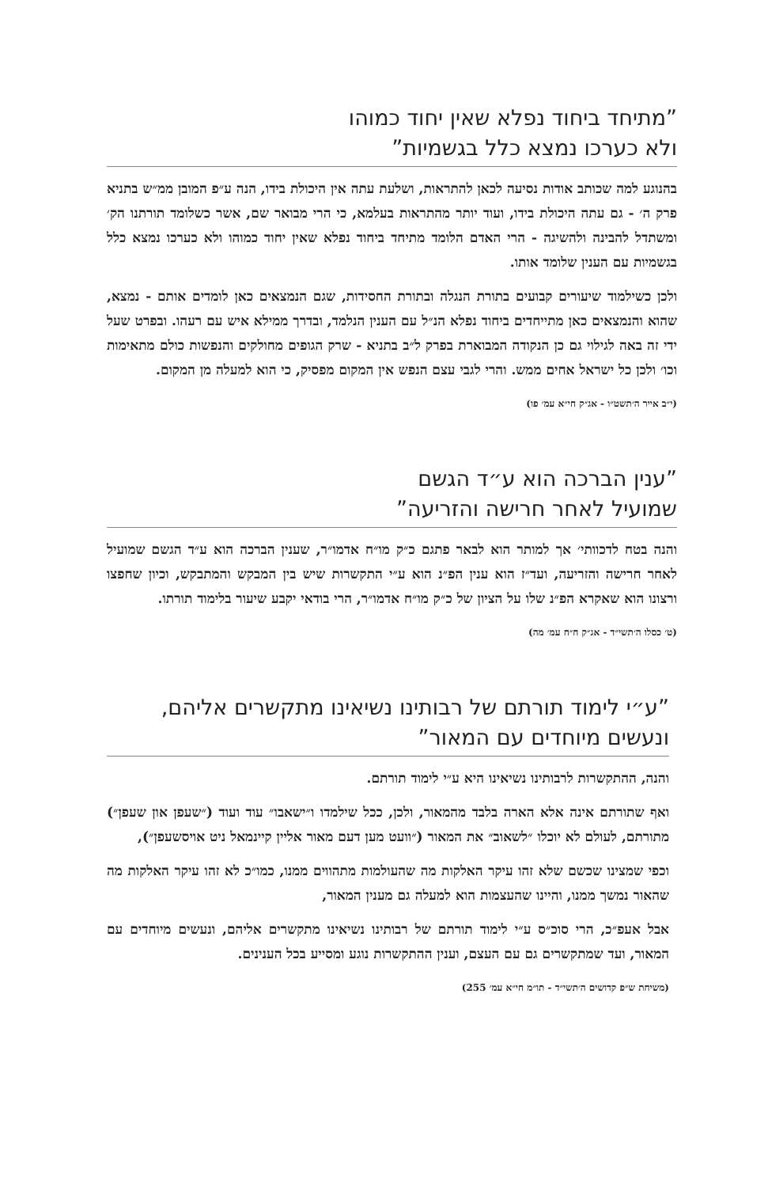”מתיחד ביחוד נפלא שאין יחוד כמוהו
ולא כערכו נמצא כלל בגשמיות”
בהנוגע למה שכותב אודות נסיעה לכאן להתראות, ושלעת עתה אין היכולת בידו, הנה ע״פ המובן ממ״ש בתניא פרק ה׳ - גם עתה היכולת בידו, ועוד יותר מהתראות בעלמא, כי הרי מבואר שם, אשר כשלומד תורתנו הק׳ ומשתדל להבינה ולהשיגה - הרי האדם הלומד מתיחד ביחוד נפלא שאין יחוד כמוהו ולא כערכו נמצא כלל בגשמיות עם הענין שלומד אותו.
ולכן כשילמוד שיעורים קבועים בתורת הנגלה ובתורת החסידות, שגם הנמצאים כאן לומדים אותם - נמצא, שהוא והנמצאים כאן מתייחדים ביחוד נפלא הנ״ל עם הענין הנלמד, ובדרך ממילא איש עם רעהו. ובפרט שעל ידי זה באה לגילוי גם כן הנקודה המבוארת בפרק ל״ב בתניא - שרק הגופים מחולקים והנפשות כולם מתאימות וכו׳ ולכן כל ישראל אחים ממש. והרי לגבי עצם הנפש אין המקום מפסיק, כי הוא למעלה מן המקום.
(י״ב אייר ה׳תשט״ו - אג״ק חי״א עמ׳ פו)
”ענין הברכה הוא ע״ד הגשם
שמועיל לאחר חרישה והזריעה”
והנה בטח לדכוותי׳ אך למותר הוא לבאר פתגם כ״ק מו״ח אדמו״ר, שענין הברכה הוא ע״ד הגשם שמועיל לאחר חרישה והזריעה, ועד״ז הוא ענין הפ״נ הוא ע״י התקשרות שיש בין המבקש והמתבקש, וכיון שחפצו ורצונו הוא שאקרא הפ״נ שלו על הציון של כ״ק מו״ח אדמו״ר, הרי בודאי יקבע שיעור בלימוד תורתו.
(ט׳ כסלו ה׳תשי״ד - אג״ק ח״ח עמ׳ מה)
”ע״י לימוד תורתם של רבותינו נשיאינו מתקשרים אליהם,
ונעשים מיוחדים עם המאור”
והנה, ההתקשרות לרבותינו נשיאינו היא ע״י לימוד תורתם.
ואף שתורתם אינה אלא הארה בלבד מהמאור, ולכן, ככל שילמדו ו״ישאבו״ עוד ועוד (״שעפן און שעפן״) מתורתם, לעולם לא יוכלו ״לשאוב״ את המאור (״וועט מען דעם מאור אליין קיינמאל ניט אויסשעפן״),
וכפי שמצינו שכשם שלא זהו עיקר האלקות מה שהעולמות מתהווים ממנו, כמו״כ לא זהו עיקר האלקות מה שהאור נמשך ממנו, והיינו שהעצמות הוא למעלה גם מענין המאור,
אבל אעפ״כ, הרי סוכ״ס ע״י לימוד תורתם של רבותינו נשיאינו מתקשרים אליהם, ונעשים מיוחדים עם המאור, ועד שמתקשרים גם עם העצם, וענין ההתקשרות נוגע ומסייע בכל הענינים.
(משיחת ש״פ קדושים ה׳תשי״ד - תו״מ חי״א עמ׳ 255)